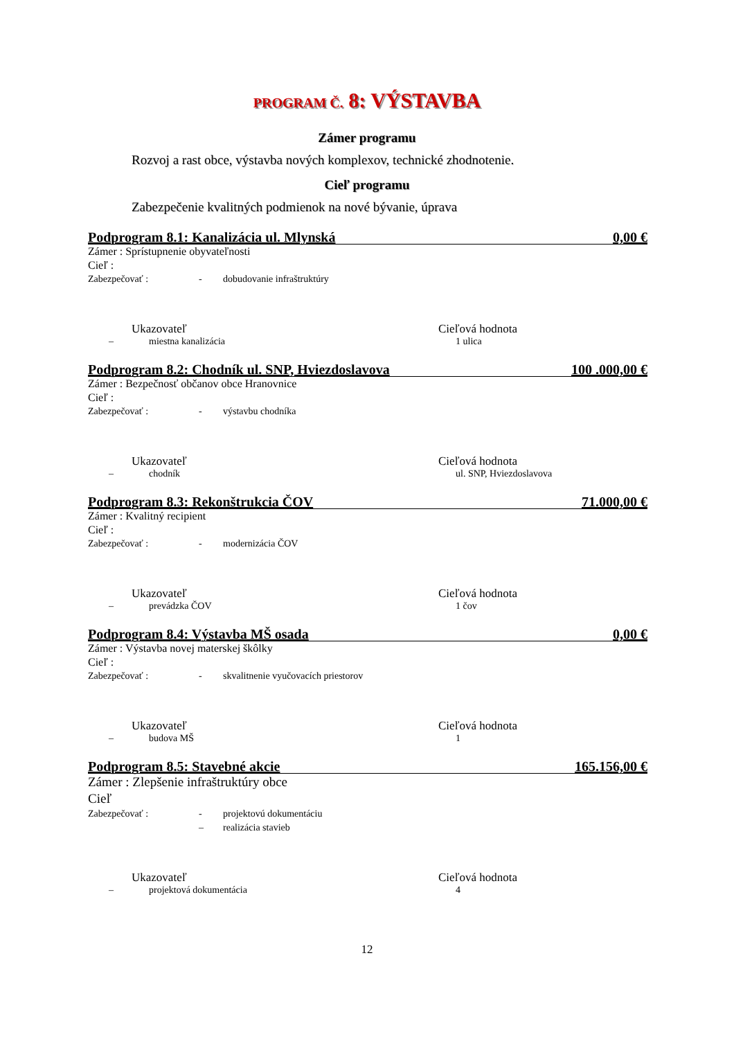PROGRAM Č. 8: VÝSTAVBA
Zámer programu
Rozvoj a rast obce, výstavba nových komplexov, technické zhodnotenie.
Cieľ programu
Zabezpečenie kvalitných podmienok na nové bývanie, úprava
Podprogram 8.1: Kanalizácia ul. Mlynská 0,00 €
Zámer : Sprístupnenie obyvateľnosti
Cieľ :
Zabezpečovať : - dobudovanie infraštruktúry
Ukazovateľ Cieľová hodnota
– miestna kanalizácia 1 ulica
Podprogram 8.2: Chodník ul. SNP, Hviezdoslavova 100 .000,00 €
Zámer : Bezpečnosť občanov obce Hranovnice
Cieľ :
Zabezpečovať : - výstavbu chodníka
Ukazovateľ Cieľová hodnota
– chodník ul. SNP, Hviezdoslavova
Podprogram 8.3: Rekonštrukcia ČOV 71.000,00 €
Zámer : Kvalitný recipient
Cieľ :
Zabezpečovať : - modernizácia ČOV
Ukazovateľ Cieľová hodnota
– prevádzka ČOV 1 čov
Podprogram 8.4: Výstavba MŠ osada 0,00 €
Zámer : Výstavba novej materskej škôlky
Cieľ :
Zabezpečovať : - skvalitnenie vyučovacích priestorov
Ukazovateľ Cieľová hodnota
– budova MŠ 1
Podprogram 8.5: Stavebné akcie 165.156,00 €
Zámer : Zlepšenie infraštruktúry obce
Cieľ
Zabezpečovať : - projektovú dokumentáciu
– realizácia stavieb
Ukazovateľ Cieľová hodnota
– projektová dokumentácia 4
12